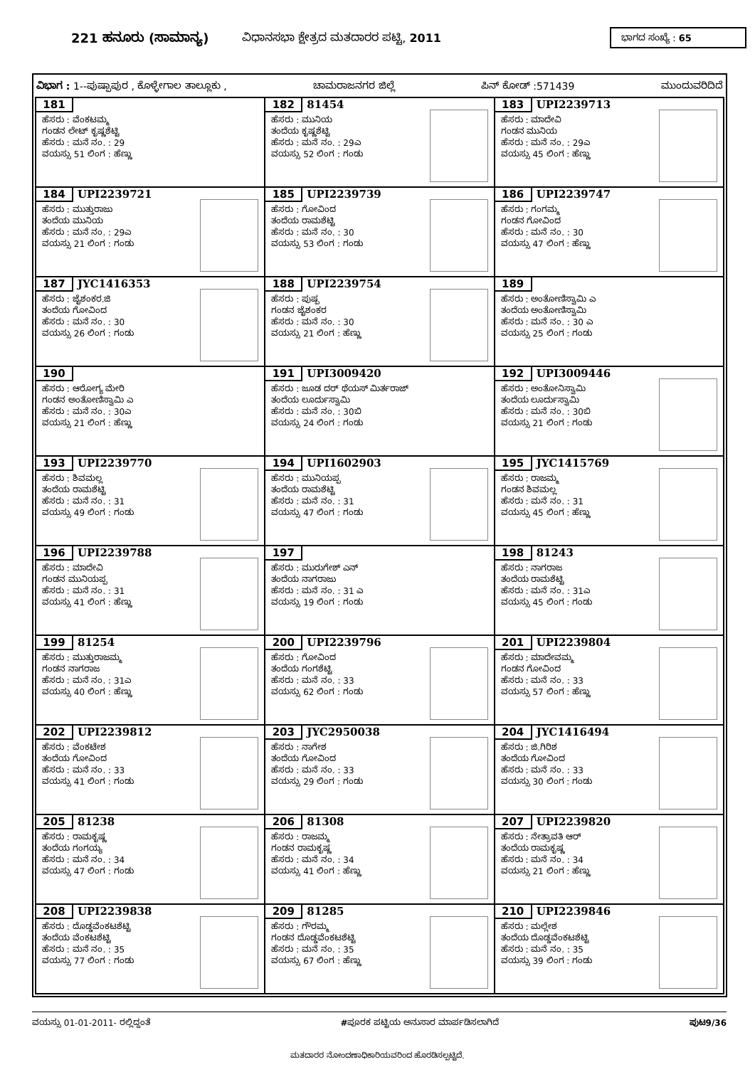221 ಹನೂರು (ಸಾಮಾನ್ಯ) ವಿಧಾನಸಭಾ ಕ್ಷೇತ್ರದ ಮತದಾರರ ಪಟ್ಟಿ, 2011 ಭಾಗದ ಸಂಖ್ಯೆ : 65
ವಿಭಾಗ : 1--ಪುಷ್ಪಾಪುರ , ಕೊಳ್ಳೇಗಾಲ ತಾಲ್ಲೂಕು , ಚಾಮರಾಜನಗರ ಜಿಲ್ಲೆ ಪಿನ್ ಕೋಡ್ :571439 ಮುಂದುವರಿದಿದೆ
| 181 ಹೆಸರು : ವೆಂಕಟಮ್ಮ ಗಂಡನ ಲೇಟ್ ಕೃಷ್ಣಶೆಟ್ಟಿ ಹೆಸರು : ಮನೆ ನಂ. : 29 ವಯಸ್ಸು 51 ಲಿಂಗ : ಹೆಣ್ಣು | 182 81454 ಹೆಸರು : ಮುನಿಯ ತಂದೆಯ ಕೃಷ್ಣಶೆಟ್ಟಿ ಹೆಸರು : ಮನೆ ನಂ. : 29ಎ ವಯಸ್ಸು 52 ಲಿಂಗ : ಗಂಡು | 183 UPI2239713 ಹೆಸರು : ಮಾದೇವಿ ಗಂಡನ ಮುನಿಯ ಹೆಸರು : ಮನೆ ನಂ. : 29ಎ ವಯಸ್ಸು 45 ಲಿಂಗ : ಹೆಣ್ಣು |
| 184 UPI2239721 ಹೆಸರು : ಮುತ್ತುರಾಜು ತಂದೆಯ ಮುನಿಯ ಹೆಸರು : ಮನೆ ನಂ. : 29ಎ ವಯಸ್ಸು 21 ಲಿಂಗ : ಗಂಡು | 185 UPI2239739 ಹೆಸರು : ಗೋವಿಂದ ತಂದೆಯ ರಾಮಶೆಟ್ಟಿ ಹೆಸರು : ಮನೆ ನಂ. : 30 ವಯಸ್ಸು 53 ಲಿಂಗ : ಗಂಡು | 186 UPI2239747 ಹೆಸರು : ಗಂಗಮ್ಮ ಗಂಡನ ಗೋವಿಂದ ಹೆಸರು : ಮನೆ ನಂ. : 30 ವಯಸ್ಸು 47 ಲಿಂಗ : ಹೆಣ್ಣು |
| 187 JYC1416353 ಹೆಸರು : ಜೈಶಂಕರ.ಜಿ ತಂದೆಯ ಗೋವಿಂದ ಹೆಸರು : ಮನೆ ನಂ. : 30 ವಯಸ್ಸು 26 ಲಿಂಗ : ಗಂಡು | 188 UPI2239754 ಹೆಸರು : ಪುಷ್ಪ ಗಂಡನ ಜೈಶಂಕರ ಹೆಸರು : ಮನೆ ನಂ. : 30 ವಯಸ್ಸು 21 ಲಿಂಗ : ಹೆಣ್ಣು | 189 ಹೆಸರು : ಅಂತೋಣಿಸ್ವಾಮಿ ಎ ತಂದೆಯ ಅಂತೋಣಿಸ್ವಾಮಿ ಹೆಸರು : ಮನೆ ನಂ. : 30 ಎ ವಯಸ್ಸು 25 ಲಿಂಗ : ಗಂಡು |
| 190 ಹೆಸರು : ಆರೋಗ್ಯ ಮೇರಿ ಗಂಡನ ಅಂತೋಣಿಸ್ವಾಮಿ ಎ ಹೆಸರು : ಮನೆ ನಂ. : 30ಎ ವಯಸ್ಸು 21 ಲಿಂಗ : ಹೆಣ್ಣು | 191 UPI3009420 ಹೆಸರು : ಜೂಡ ದರ್ ಥೆಯಸ್ ಮಿರ್ತರಾಜ್ ತಂದೆಯ ಲೂರ್ದುಸ್ವಾಮಿ ಹೆಸರು : ಮನೆ ನಂ. : 30ಬಿ ವಯಸ್ಸು 24 ಲಿಂಗ : ಗಂಡು | 192 UPI3009446 ಹೆಸರು : ಅಂತೋನಿಸ್ವಾಮಿ ತಂದೆಯ ಲೂರ್ದುಸ್ವಾಮಿ ಹೆಸರು : ಮನೆ ನಂ. : 30ಬಿ ವಯಸ್ಸು 21 ಲಿಂಗ : ಗಂಡು |
| 193 UPI2239770 ಹೆಸರು : ಶಿವಮಲ್ಲ ತಂದೆಯ ರಾಮಶೆಟ್ಟಿ ಹೆಸರು : ಮನೆ ನಂ. : 31 ವಯಸ್ಸು 49 ಲಿಂಗ : ಗಂಡು | 194 UPI1602903 ಹೆಸರು : ಮುನಿಯಪ್ಪ ತಂದೆಯ ರಾಮಶೆಟ್ಟಿ ಹೆಸರು : ಮನೆ ನಂ. : 31 ವಯಸ್ಸು 47 ಲಿಂಗ : ಗಂಡು | 195 JYC1415769 ಹೆಸರು : ರಾಜಮ್ಮ ಗಂಡನ ಶಿವಮಲ್ಲ ಹೆಸರು : ಮನೆ ನಂ. : 31 ವಯಸ್ಸು 45 ಲಿಂಗ : ಹೆಣ್ಣು |
| 196 UPI2239788 ಹೆಸರು : ಮಾದೇವಿ ಗಂಡನ ಮುನಿಯಪ್ಪ ಹೆಸರು : ಮನೆ ನಂ. : 31 ವಯಸ್ಸು 41 ಲಿಂಗ : ಹೆಣ್ಣು | 197 ಹೆಸರು : ಮುರುಗೇಶ್ ಎನ್ ತಂದೆಯ ನಾಗರಾಜು ಹೆಸರು : ಮನೆ ನಂ. : 31 ಎ ವಯಸ್ಸು 19 ಲಿಂಗ : ಗಂಡು | 198 81243 ಹೆಸರು : ನಾಗರಾಜ ತಂದೆಯ ರಾಮಶೆಟ್ಟಿ ಹೆಸರು : ಮನೆ ನಂ. : 31ಎ ವಯಸ್ಸು 45 ಲಿಂಗ : ಗಂಡು |
| 199 81254 ಹೆಸರು : ಮುತ್ತುರಾಜಮ್ಮ ಗಂಡನ ನಾಗರಾಜ ಹೆಸರು : ಮನೆ ನಂ. : 31ಎ ವಯಸ್ಸು 40 ಲಿಂಗ : ಹೆಣ್ಣು | 200 UPI2239796 ಹೆಸರು : ಗೋವಿಂದ ತಂದೆಯ ಗಂಗಶೆಟ್ಟಿ ಹೆಸರು : ಮನೆ ನಂ. : 33 ವಯಸ್ಸು 62 ಲಿಂಗ : ಗಂಡು | 201 UPI2239804 ಹೆಸರು : ಮಾದೇವಮ್ಮ ಗಂಡನ ಗೋವಿಂದ ಹೆಸರು : ಮನೆ ನಂ. : 33 ವಯಸ್ಸು 57 ಲಿಂಗ : ಹೆಣ್ಣು |
| 202 UPI2239812 ಹೆಸರು : ವೆಂಕಟೇಶ ತಂದೆಯ ಗೋವಿಂದ ಹೆಸರು : ಮನೆ ನಂ. : 33 ವಯಸ್ಸು 41 ಲಿಂಗ : ಗಂಡು | 203 JYC2950038 ಹೆಸರು : ನಾಗೇಶ ತಂದೆಯ ಗೋವಿಂದ ಹೆಸರು : ಮನೆ ನಂ. : 33 ವಯಸ್ಸು 29 ಲಿಂಗ : ಗಂಡು | 204 JYC1416494 ಹೆಸರು : ಜಿ.ಗಿರಿಶ ತಂದೆಯ ಗೋವಿಂದ ಹೆಸರು : ಮನೆ ನಂ. : 33 ವಯಸ್ಸು 30 ಲಿಂಗ : ಗಂಡು |
| 205 81238 ಹೆಸರು : ರಾಮಕೃಷ್ಣ ತಂದೆಯ ಗಂಗಯ್ಯ ಹೆಸರು : ಮನೆ ನಂ. : 34 ವಯಸ್ಸು 47 ಲಿಂಗ : ಗಂಡು | 206 81308 ಹೆಸರು : ರಾಜಮ್ಮ ಗಂಡನ ರಾಮಕೃಷ್ಣ ಹೆಸರು : ಮನೆ ನಂ. : 34 ವಯಸ್ಸು 41 ಲಿಂಗ : ಹೆಣ್ಣು | 207 UPI2239820 ಹೆಸರು : ನೇತ್ರಾವತಿ ಆರ್ ತಂದೆಯ ರಾಮಕೃಷ್ಣ ಹೆಸರು : ಮನೆ ನಂ. : 34 ವಯಸ್ಸು 21 ಲಿಂಗ : ಹೆಣ್ಣು |
| 208 UPI2239838 ಹೆಸರು : ದೊಡ್ಡವೆಂಕಟಶೆಟ್ಟಿ ತಂದೆಯ ವೆಂಕಟಶೆಟ್ಟಿ ಹೆಸರು : ಮನೆ ನಂ. : 35 ವಯಸ್ಸು 77 ಲಿಂಗ : ಗಂಡು | 209 81285 ಹೆಸರು : ಗೌರಮ್ಮ ಗಂಡನ ದೊಡ್ಡವೆಂಕಟಶೆಟ್ಟಿ ಹೆಸರು : ಮನೆ ನಂ. : 35 ವಯಸ್ಸು 67 ಲಿಂಗ : ಹೆಣ್ಣು | 210 UPI2239846 ಹೆಸರು : ಮಲ್ಲೇಶ ತಂದೆಯ ದೊಡ್ಡವೆಂಕಟಶೆಟ್ಟಿ ಹೆಸರು : ಮನೆ ನಂ. : 35 ವಯಸ್ಸು 39 ಲಿಂಗ : ಗಂಡು |
ವಯಸ್ಸು 01-01-2011- ರಲ್ಲಿದ್ದಂತೆ #ಪೂರಕ ಪಟ್ಟಿಯ ಅನುಸಾರ ಮಾರ್ಪಡಿಸಲಾಗಿದೆ ಪುಟ9/36
ಮತದಾರರ ನೋಂದಣಾಧಿಕಾರಿಯವರಿಂದ ಹೊರಡಿಸಲ್ಪಟ್ಟಿದೆ.